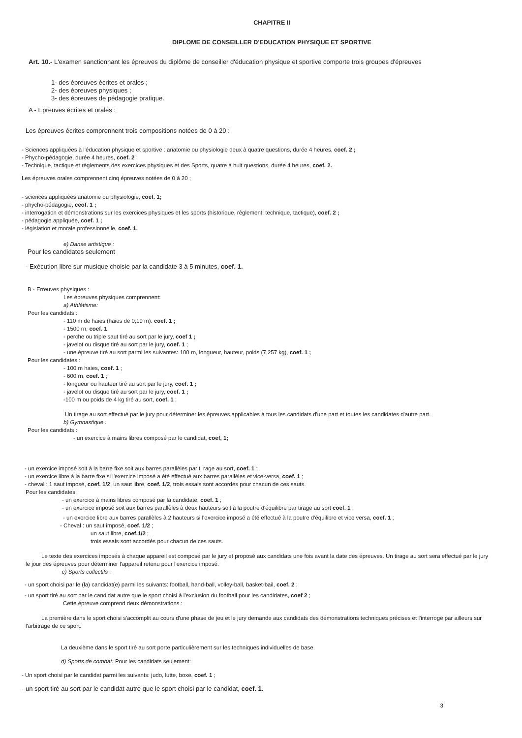CHAPITRE II
DIPLOME DE CONSEILLER D'EDUCATION PHYSIQUE ET SPORTIVE
Art. 10.- L'examen sanctionnant les épreuves du diplôme de conseiller d'éducation physique et sportive comporte trois groupes d'épreuves
1- des épreuves écrites et orales ;
2- des épreuves physiques ;
3- des épreuves de pédagogie pratique.
A - Epreuves écrites et orales :
Les épreuves écrites comprennent trois compositions notées de 0 à 20 :
- Sciences appliquées à l'éducation physique et sportive : anatomie ou physiologie deux à quatre questions, durée 4 heures, coef. 2 ;
- Phycho-pédagogie, durée 4 heures, coef. 2 ;
- Technique, tactique et règlements des exercices physiques et des Sports, quatre à huit questions, durée 4 heures, coef. 2.
Les épreuves orales comprennent cinq épreuves notées de 0 à 20 ;
- sciences appliquées anatomie ou physiologie, coef. 1;
- phycho-pédagogie, ceof. 1 ;
- interrogation et démonstrations sur les exercices physiques et les sports (historique, règlement, technique, tactique), coef. 2 ;
- pédagogie appliquée, coef. 1 ;
- législation et morale professionnelle, coef. 1.
e) Danse artistique :
Pour les candidates seulement
- Exécution libre sur musique choisie par la candidate 3 à 5 minutes, coef. 1.
B - Erreuves physiques :
Les épreuves physiques comprennent:
a) Athlétisme:
Pour les candidats :
- 110 m de haies (haies de 0,19 m). coef. 1 ;
- 1500 rn, coef. 1
- perche ou triple saut tiré au sort par le jury, coef 1 ;
- javelot ou disque tiré au sort par le jury, coef. 1 ;
- une épreuve tiré au sort parmi les suivantes: 100 rn, longueur, hauteur, poids (7,257 kg), coef. 1 ;
Pour les candidates :
- 100 m haies, coef. 1 ;
- 600 rn, coef. 1 ;
- longueur ou hauteur tiré au sort par le jury, coef. 1 ;
- javelot ou disque tiré au sort par le jury, coef. 1 ;
-100 m ou poids de 4 kg tiré au sort, coef. 1 ;
Un tirage au sort effectué par le jury pour déterminer les épreuves applicables à tous les candidats d'une part et toutes les candidates d'autre part.
b) Gymnastique :
Pour les candidats :
- un exercice à mains libres composé par le candidat, coef, 1;
- un exercice imposé soit à la barre fixe soit aux barres parallèles par ti rage au sort, coef. 1 ;
- un exercice libre à la barre fixe si l'exercice imposé a été effectué aux barres parallèles et vice-versa, coef. 1 ;
- cheval : 1 saut imposé, coef. 1/2, un saut libre, coef. 1/2, trois essais sont accordés pour chacun de ces sauts.
Pour les candidates:
- un exercice à mains libres composé par la candidate, coef. 1 ;
- un exercice imposé soit aux barres parallèles à deux hauteurs soit à la poutre d'équilibre par tirage au sort coef. 1 ;
- un exercice libre aux barres parallèles à 2 hauteurs si l'exercice imposé a été effectué à la poutre d'équilibre et vice versa, coef. 1 ;
- Cheval : un saut imposé, coef. 1/2 ;
un saut libre, coef.1/2 ;
trois essais sont accordés pour chacun de ces sauts.
Le texte des exercices imposés à chaque appareil est composé par le jury et proposé aux candidats une fois avant la date des épreuves. Un tirage au sort sera effectué par le jury le jour des épreuves pour déterminer l'appareil retenu pour l'exercice imposé.
c) Sports collectifs :
- un sport choisi par le (la) candidat(e) parmi les suivants: football, hand-ball, volley-ball, basket-bail, coef. 2 ;
- un sport tiré au sort par le candidat autre que le sport choisi à l'exclusion du football pour les candidates, coef 2 ;
Cette épreuve comprend deux démonstrations :
La première dans le sport choisi s'accomplit au cours d'une phase de jeu et le jury demande aux candidats des démonstrations techniques précises et l'interroge par ailleurs sur l'arbitrage de ce sport.
La deuxième dans le sport tiré au sort porte particulièrement sur les techniques individuelles de base.
d) Sports de combat: Pour les candidats seulement:
- Un sport choisi par le candidat parmi les suivants: judo, lutte, boxe, coef. 1 ;
- un sport tiré au sort par le candidat autre que le sport choisi par le candidat, coef. 1.
3